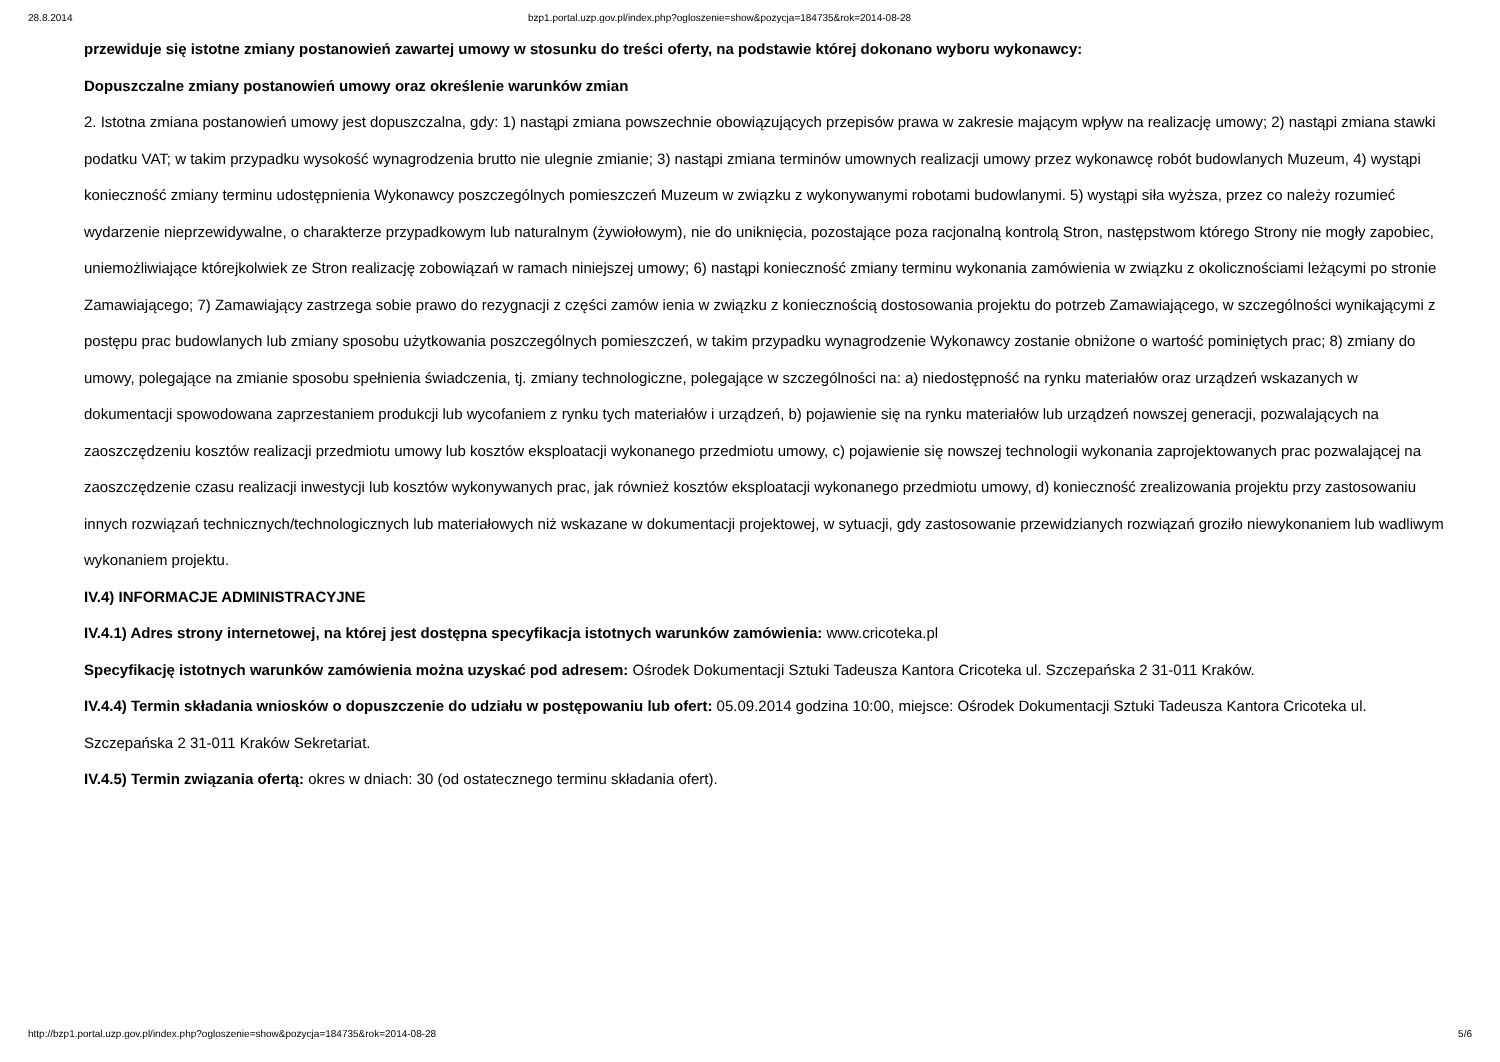28.8.2014 bzp1.portal.uzp.gov.pl/index.php?ogloszenie=show&pozycja=184735&rok=2014-08-28
przewiduje się istotne zmiany postanowień zawartej umowy w stosunku do treści oferty, na podstawie której dokonano wyboru wykonawcy:
Dopuszczalne zmiany postanowień umowy oraz określenie warunków zmian
2. Istotna zmiana postanowień umowy jest dopuszczalna, gdy: 1) nastąpi zmiana powszechnie obowiązujących przepisów prawa w zakresie mającym wpływ na realizację umowy; 2) nastąpi zmiana stawki podatku VAT; w takim przypadku wysokość wynagrodzenia brutto nie ulegnie zmianie; 3) nastąpi zmiana terminów umownych realizacji umowy przez wykonawcę robót budowlanych Muzeum, 4) wystąpi konieczność zmiany terminu udostępnienia Wykonawcy poszczególnych pomieszczeń Muzeum w związku z wykonywanymi robotami budowlanymi. 5) wystąpi siła wyższa, przez co należy rozumieć wydarzenie nieprzewidywalne, o charakterze przypadkowym lub naturalnym (żywiołowym), nie do uniknięcia, pozostające poza racjonalną kontrolą Stron, następstwom którego Strony nie mogły zapobiec, uniemożliwiające którejkolwiek ze Stron realizację zobowiązań w ramach niniejszej umowy; 6) nastąpi konieczność zmiany terminu wykonania zamówienia w związku z okolicznościami leżącymi po stronie Zamawiającego; 7) Zamawiający zastrzega sobie prawo do rezygnacji z części zamów ienia w związku z koniecznością dostosowania projektu do potrzeb Zamawiającego, w szczególności wynikającymi z postępu prac budowlanych lub zmiany sposobu użytkowania poszczególnych pomieszczeń, w takim przypadku wynagrodzenie Wykonawcy zostanie obniżone o wartość pominiętych prac; 8) zmiany do umowy, polegające na zmianie sposobu spełnienia świadczenia, tj. zmiany technologiczne, polegające w szczególności na: a) niedostępność na rynku materiałów oraz urządzeń wskazanych w dokumentacji spowodowana zaprzestaniem produkcji lub wycofaniem z rynku tych materiałów i urządzeń, b) pojawienie się na rynku materiałów lub urządzeń nowszej generacji, pozwalających na zaoszczędzeniu kosztów realizacji przedmiotu umowy lub kosztów eksploatacji wykonanego przedmiotu umowy, c) pojawienie się nowszej technologii wykonania zaprojektowanych prac pozwalającej na zaoszczędzenie czasu realizacji inwestycji lub kosztów wykonywanych prac, jak również kosztów eksploatacji wykonanego przedmiotu umowy, d) konieczność zrealizowania projektu przy zastosowaniu innych rozwiązań technicznych/technologicznych lub materiałowych niż wskazane w dokumentacji projektowej, w sytuacji, gdy zastosowanie przewidzianych rozwiązań groziło niewykonaniem lub wadliwym wykonaniem projektu.
IV.4) INFORMACJE ADMINISTRACYJNE
IV.4.1) Adres strony internetowej, na której jest dostępna specyfikacja istotnych warunków zamówienia: www.cricoteka.pl
Specyfikację istotnych warunków zamówienia można uzyskać pod adresem: Ośrodek Dokumentacji Sztuki Tadeusza Kantora Cricoteka ul. Szczepańska 2 31-011 Kraków.
IV.4.4) Termin składania wniosków o dopuszczenie do udziału w postępowaniu lub ofert: 05.09.2014 godzina 10:00, miejsce: Ośrodek Dokumentacji Sztuki Tadeusza Kantora Cricoteka ul. Szczepańska 2 31-011 Kraków Sekretariat.
IV.4.5) Termin związania ofertą: okres w dniach: 30 (od ostatecznego terminu składania ofert).
http://bzp1.portal.uzp.gov.pl/index.php?ogloszenie=show&pozycja=184735&rok=2014-08-28 5/6